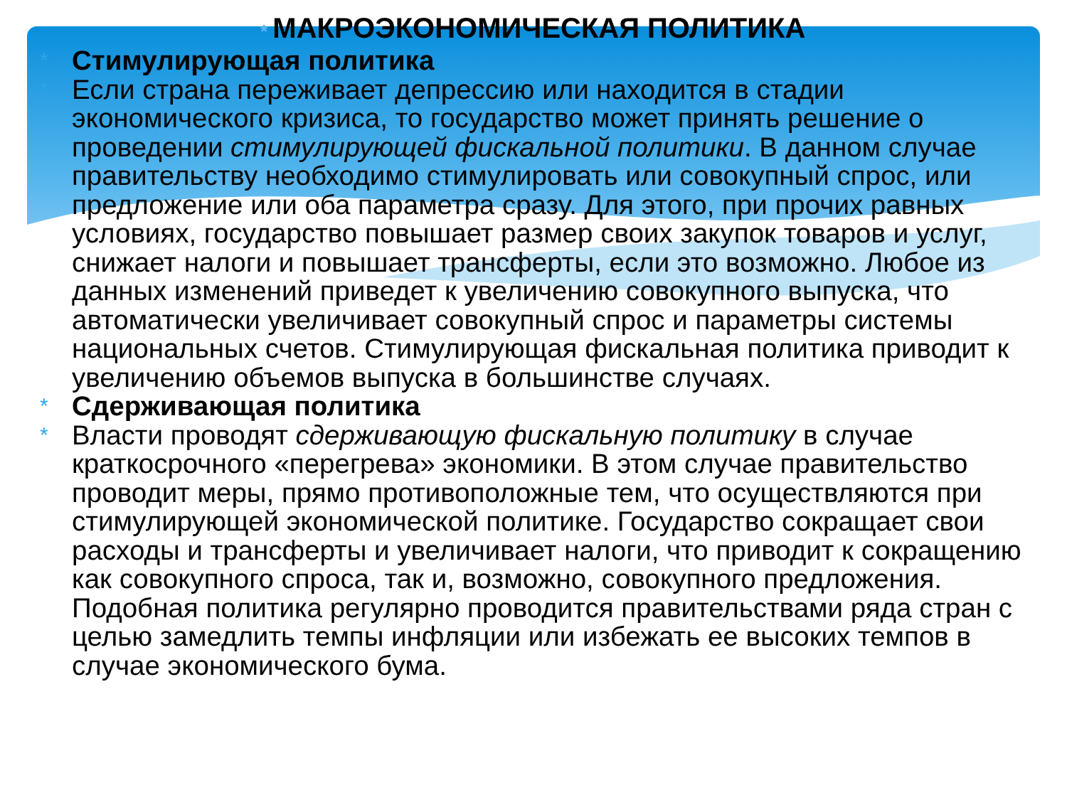* МАКРОЭКОНОМИЧЕСКАЯ ПОЛИТИКА
*
Стимулирующая политика
*
Если страна переживает депрессию или находится в стадии экономического кризиса, то государство может принять решение о проведении стимулирующей фискальной политики. В данном случае правительству необходимо стимулировать или совокупный спрос, или предложение или оба параметра сразу. Для этого, при прочих равных условиях, государство повышает размер своих закупок товаров и услуг, снижает налоги и повышает трансферты, если это возможно. Любое из данных изменений приведет к увеличению совокупного выпуска, что автоматически увеличивает совокупный спрос и параметры системы национальных счетов. Стимулирующая фискальная политика приводит к увеличению объемов выпуска в большинстве случаях.
*
Сдерживающая политика
*
Власти проводят сдерживающую фискальную политику в случае краткосрочного «перегрева» экономики. В этом случае правительство проводит меры, прямо противоположные тем, что осуществляются при стимулирующей экономической политике. Государство сокращает свои расходы и трансферты и увеличивает налоги, что приводит к сокращению как совокупного спроса, так и, возможно, совокупного предложения. Подобная политика регулярно проводится правительствами ряда стран с целью замедлить темпы инфляции или избежать ее высоких темпов в случае экономического бума.